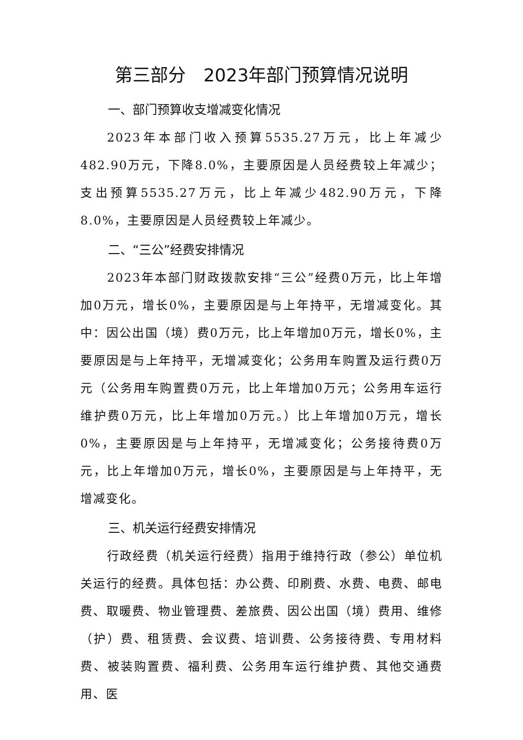第三部分　2023年部门预算情况说明
一、部门预算收支增减变化情况
2023年本部门收入预算5535.27万元，比上年减少482.90万元，下降8.0%，主要原因是人员经费较上年减少；支出预算5535.27万元，比上年减少482.90万元，下降8.0%，主要原因是人员经费较上年减少。
二、“三公”经费安排情况
2023年本部门财政拨款安排“三公”经费0万元，比上年增加0万元，增长0%，主要原因是与上年持平，无增减变化。其中：因公出国（境）费0万元，比上年增加0万元，增长0%，主要原因是与上年持平，无增减变化；公务用车购置及运行费0万元（公务用车购置费0万元，比上年增加0万元；公务用车运行维护费0万元，比上年增加0万元。）比上年增加0万元，增长0%，主要原因是与上年持平，无增减变化；公务接待费0万元，比上年增加0万元，增长0%，主要原因是与上年持平，无增减变化。
三、机关运行经费安排情况
行政经费（机关运行经费）指用于维持行政（参公）单位机关运行的经费。具体包括：办公费、印刷费、水费、电费、邮电费、取暖费、物业管理费、差旅费、因公出国（境）费用、维修（护）费、租赁费、会议费、培训费、公务接待费、专用材料费、被装购置费、福利费、公务用车运行维护费、其他交通费用、医